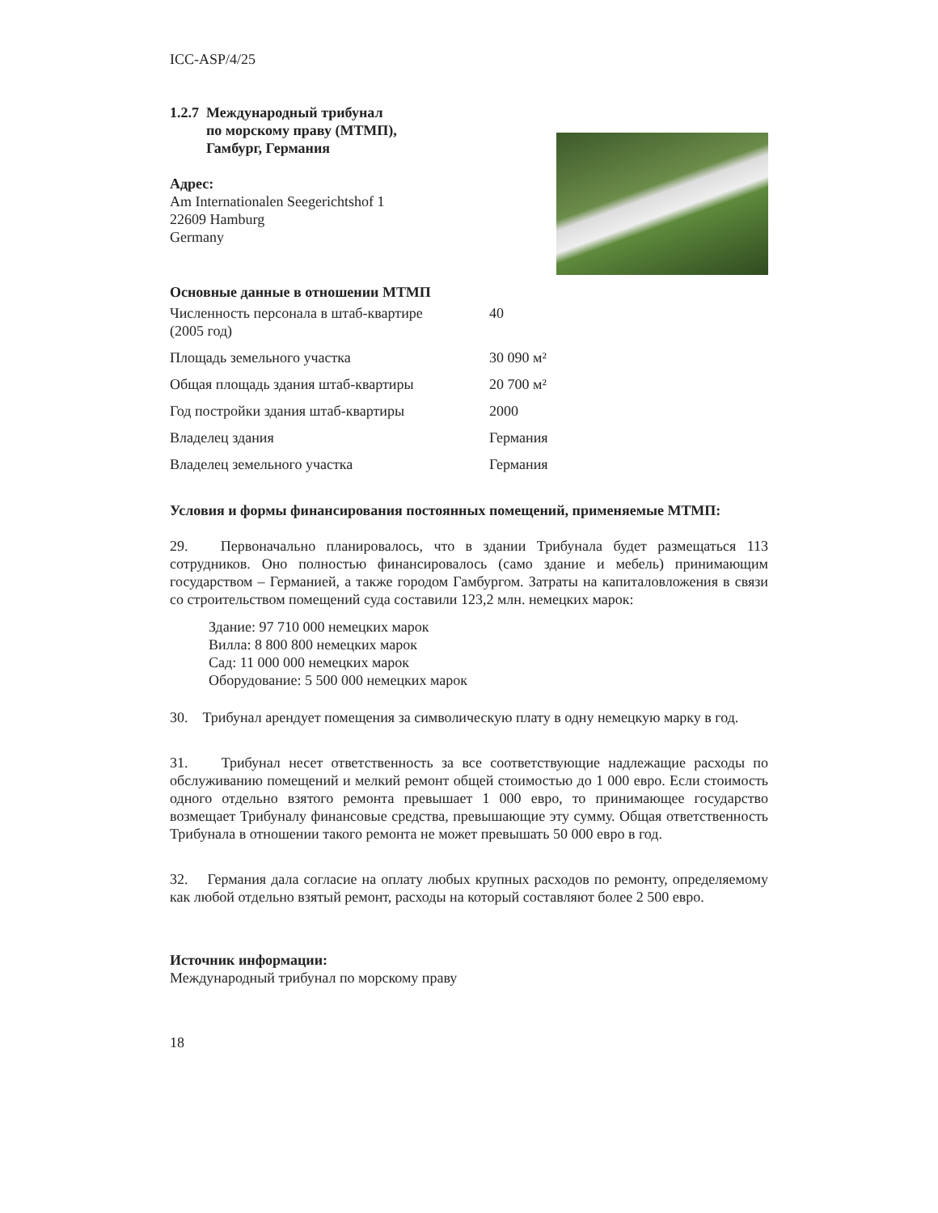ICC-ASP/4/25
1.2.7 Международный трибунал
по морскому праву (МТМП),
Гамбург, Германия
Адрес:
Am Internationalen Seegerichtshof 1
22609 Hamburg
Germany
Основные данные в отношении МТМП
| Численность персонала в штаб-квартире (2005 год) | 40 |
| Площадь земельного участка | 30 090 м² |
| Общая площадь здания штаб-квартиры | 20 700 м² |
| Год постройки здания штаб-квартиры | 2000 |
| Владелец здания | Германия |
| Владелец земельного участка | Германия |
Условия и формы финансирования постоянных помещений, применяемые МТМП:
29. Первоначально планировалось, что в здании Трибунала будет размещаться 113 сотрудников. Оно полностью финансировалось (само здание и мебель) принимающим государством – Германией, а также городом Гамбургом. Затраты на капиталовложения в связи со строительством помещений суда составили 123,2 млн. немецких марок:
Здание: 97 710 000 немецких марок
Вилла: 8 800 800 немецких марок
Сад: 11 000 000 немецких марок
Оборудование: 5 500 000 немецких марок
30. Трибунал арендует помещения за символическую плату в одну немецкую марку в год.
31. Трибунал несет ответственность за все соответствующие надлежащие расходы по обслуживанию помещений и мелкий ремонт общей стоимостью до 1 000 евро. Если стоимость одного отдельно взятого ремонта превышает 1 000 евро, то принимающее государство возмещает Трибуналу финансовые средства, превышающие эту сумму. Общая ответственность Трибунала в отношении такого ремонта не может превышать 50 000 евро в год.
32. Германия дала согласие на оплату любых крупных расходов по ремонту, определяемому как любой отдельно взятый ремонт, расходы на который составляют более 2 500 евро.
Источник информации:
Международный трибунал по морскому праву
18